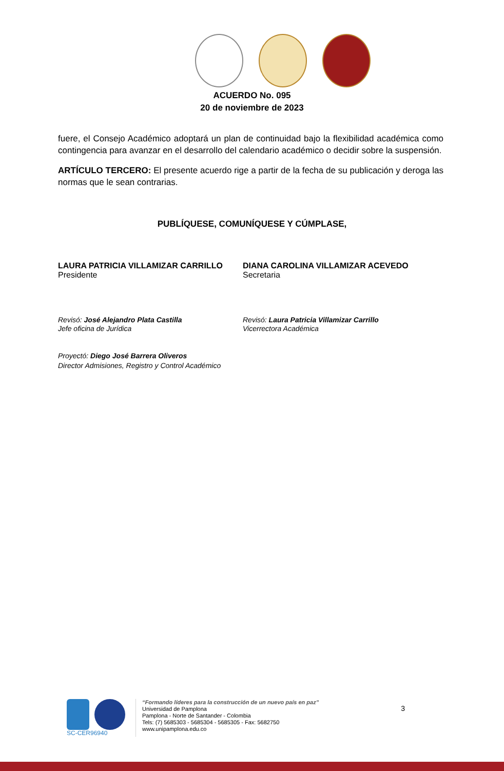ACUERDO No. 095
20 de noviembre de 2023
fuere, el Consejo Académico adoptará un plan de continuidad bajo la flexibilidad académica como contingencia para avanzar en el desarrollo del calendario académico o decidir sobre la suspensión.
ARTÍCULO TERCERO: El presente acuerdo rige a partir de la fecha de su publicación y deroga las normas que le sean contrarias.
PUBLÍQUESE, COMUNÍQUESE Y CÚMPLASE,
LAURA PATRICIA VILLAMIZAR CARRILLO
Presidente
DIANA CAROLINA VILLAMIZAR ACEVEDO
Secretaria
Revisó: José Alejandro Plata Castilla
Jefe oficina de Jurídica
Revisó: Laura Patricia Villamizar Carrillo
Vicerrectora Académica
Proyectó: Diego José Barrera Oliveros
Director Admisiones, Registro y Control Académico
SC-CER96940 “Formando líderes para la construcción de un nuevo país en paz”
Universidad de Pamplona
Pamplona - Norte de Santander - Colombia
Tels: (7) 5685303 - 5685304 - 5685305 - Fax: 5682750
www.unipamplona.edu.co
3